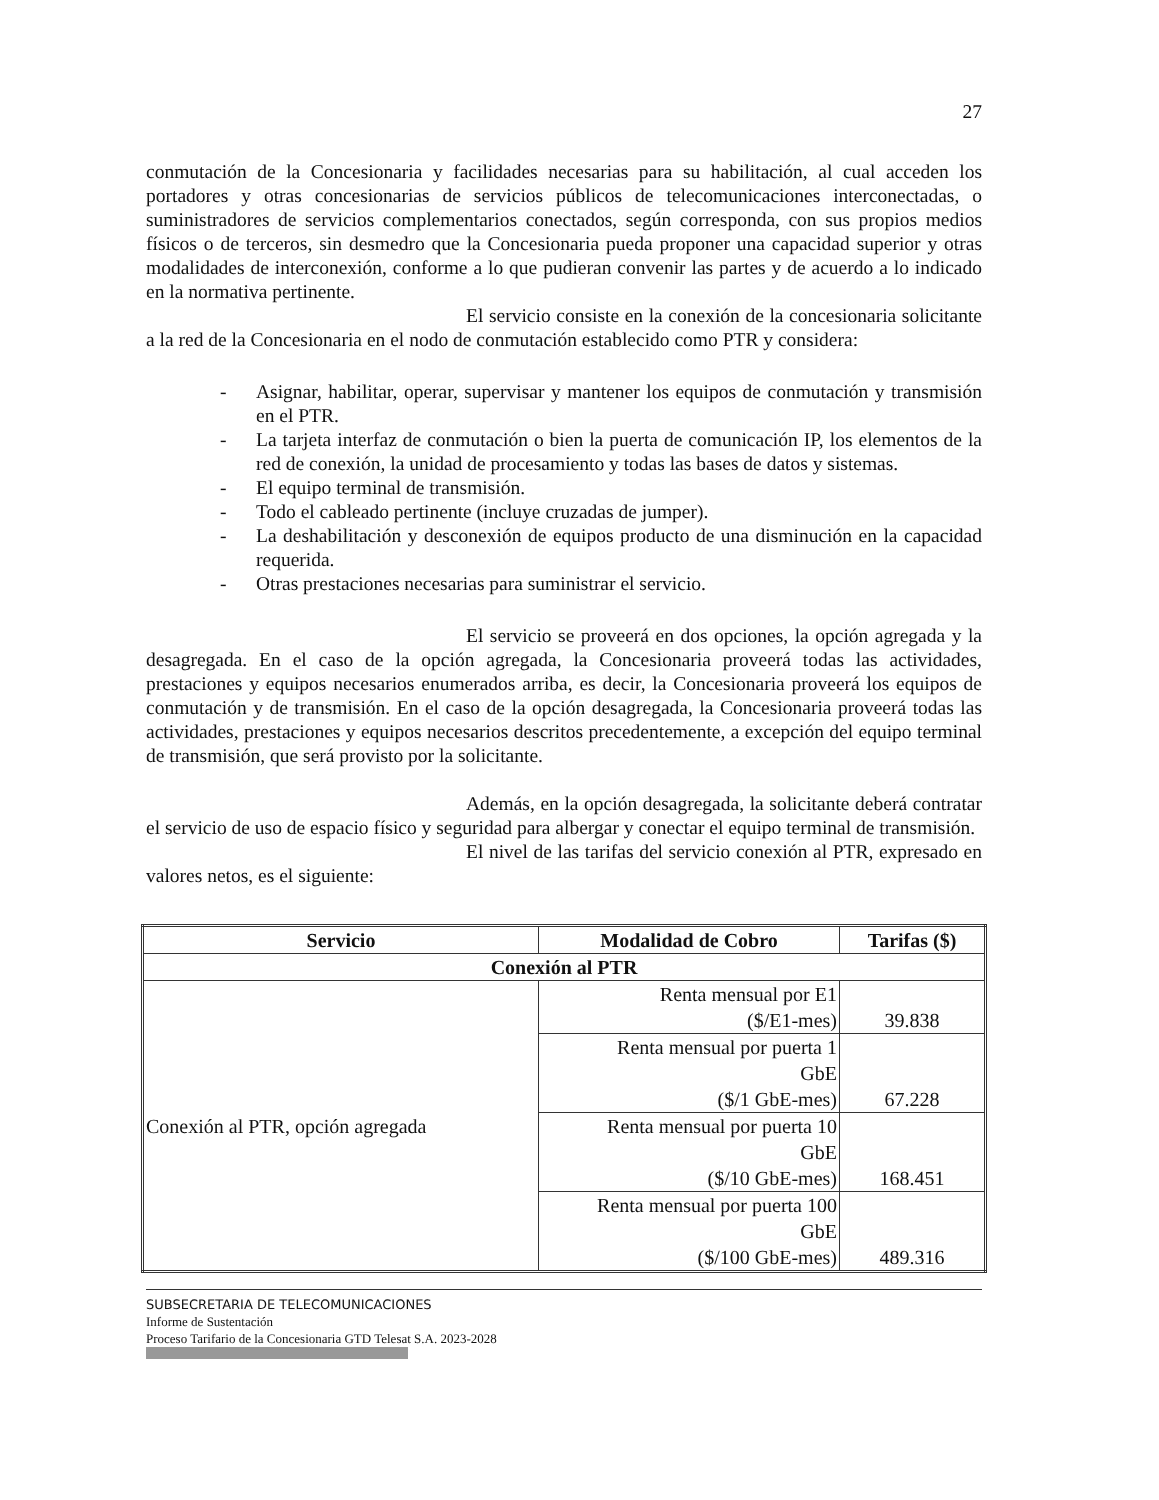27
conmutación de la Concesionaria y facilidades necesarias para su habilitación, al cual acceden los portadores y otras concesionarias de servicios públicos de telecomunicaciones interconectadas, o suministradores de servicios complementarios conectados, según corresponda, con sus propios medios físicos o de terceros, sin desmedro que la Concesionaria pueda proponer una capacidad superior y otras modalidades de interconexión, conforme a lo que pudieran convenir las partes y de acuerdo a lo indicado en la normativa pertinente.
El servicio consiste en la conexión de la concesionaria solicitante a la red de la Concesionaria en el nodo de conmutación establecido como PTR y considera:
- Asignar, habilitar, operar, supervisar y mantener los equipos de conmutación y transmisión en el PTR.
- La tarjeta interfaz de conmutación o bien la puerta de comunicación IP, los elementos de la red de conexión, la unidad de procesamiento y todas las bases de datos y sistemas.
- El equipo terminal de transmisión.
- Todo el cableado pertinente (incluye cruzadas de jumper).
- La deshabilitación y desconexión de equipos producto de una disminución en la capacidad requerida.
- Otras prestaciones necesarias para suministrar el servicio.
El servicio se proveerá en dos opciones, la opción agregada y la desagregada. En el caso de la opción agregada, la Concesionaria proveerá todas las actividades, prestaciones y equipos necesarios enumerados arriba, es decir, la Concesionaria proveerá los equipos de conmutación y de transmisión. En el caso de la opción desagregada, la Concesionaria proveerá todas las actividades, prestaciones y equipos necesarios descritos precedentemente, a excepción del equipo terminal de transmisión, que será provisto por la solicitante.
Además, en la opción desagregada, la solicitante deberá contratar el servicio de uso de espacio físico y seguridad para albergar y conectar el equipo terminal de transmisión.
El nivel de las tarifas del servicio conexión al PTR, expresado en valores netos, es el siguiente:
| Servicio | Modalidad de Cobro | Tarifas ($) |
| --- | --- | --- |
| Conexión al PTR | | |
| Conexión al PTR, opción agregada | Renta mensual por E1 ($/E1-mes) | 39.838 |
| | Renta mensual por puerta 1 GbE ($/1 GbE-mes) | 67.228 |
| | Renta mensual por puerta 10 GbE ($/10 GbE-mes) | 168.451 |
| | Renta mensual por puerta 100 GbE ($/100 GbE-mes) | 489.316 |
SUBSECRETARIA DE TELECOMUNICACIONES
Informe de Sustentación
Proceso Tarifario de la Concesionaria GTD Telesat S.A. 2023-2028